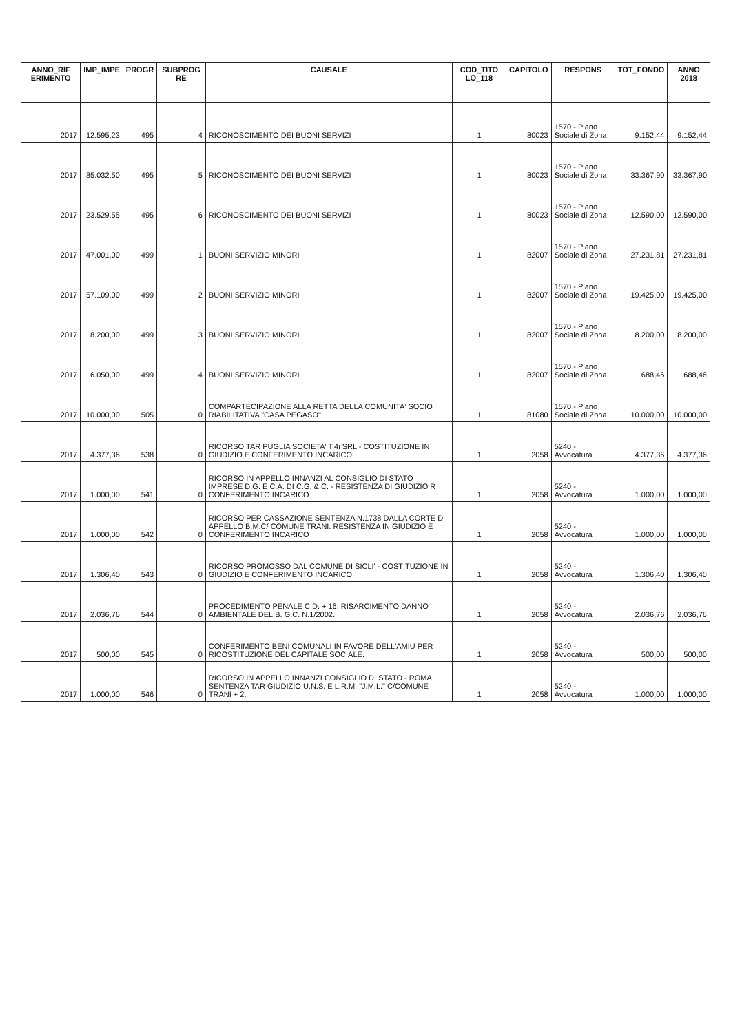| ANNO_RIF ERIMENTO | IMP_IMPE | PROGR | SUBPROG RE | CAUSALE | COD_TITO LO_118 | CAPITOLO | RESPONS | TOT_FONDO | ANNO 2018 |
| --- | --- | --- | --- | --- | --- | --- | --- | --- | --- |
| 2017 | 12.595,23 | 495 | 4 | RICONOSCIMENTO DEI BUONI SERVIZI | 1 | 80023 | 1570 - Piano Sociale di Zona | 9.152,44 | 9.152,44 |
| 2017 | 85.032,50 | 495 | 5 | RICONOSCIMENTO DEI BUONI SERVIZI | 1 | 80023 | 1570 - Piano Sociale di Zona | 33.367,90 | 33.367,90 |
| 2017 | 23.529,55 | 495 | 6 | RICONOSCIMENTO DEI BUONI SERVIZI | 1 | 80023 | 1570 - Piano Sociale di Zona | 12.590,00 | 12.590,00 |
| 2017 | 47.001,00 | 499 | 1 | BUONI SERVIZIO MINORI | 1 | 82007 | 1570 - Piano Sociale di Zona | 27.231,81 | 27.231,81 |
| 2017 | 57.109,00 | 499 | 2 | BUONI SERVIZIO MINORI | 1 | 82007 | 1570 - Piano Sociale di Zona | 19.425,00 | 19.425,00 |
| 2017 | 8.200,00 | 499 | 3 | BUONI SERVIZIO MINORI | 1 | 82007 | 1570 - Piano Sociale di Zona | 8.200,00 | 8.200,00 |
| 2017 | 6.050,00 | 499 | 4 | BUONI SERVIZIO MINORI | 1 | 82007 | 1570 - Piano Sociale di Zona | 688,46 | 688,46 |
| 2017 | 10.000,00 | 505 | 0 | COMPARTECIPAZIONE ALLA RETTA DELLA COMUNITA' SOCIO RIABILITATIVA "CASA PEGASO" | 1 | 81080 | 1570 - Piano Sociale di Zona | 10.000,00 | 10.000,00 |
| 2017 | 4.377,36 | 538 | 0 | RICORSO TAR PUGLIA SOCIETA' T.4i SRL - COSTITUZIONE IN GIUDIZIO E CONFERIMENTO INCARICO | 1 | 2058 | 5240 - Avvocatura | 4.377,36 | 4.377,36 |
| 2017 | 1.000,00 | 541 | 0 | RICORSO IN APPELLO INNANZI AL CONSIGLIO DI STATO IMPRESE D.G. E C.A. DI C.G. & C. - RESISTENZA DI GIUDIZIO R CONFERIMENTO INCARICO | 1 | 2058 | 5240 - Avvocatura | 1.000,00 | 1.000,00 |
| 2017 | 1.000,00 | 542 | 0 | RICORSO PER CASSAZIONE SENTENZA N.1738 DALLA CORTE DI APPELLO B.M.C/ COMUNE TRANI. RESISTENZA IN GIUDIZIO E CONFERIMENTO INCARICO | 1 | 2058 | 5240 - Avvocatura | 1.000,00 | 1.000,00 |
| 2017 | 1.306,40 | 543 | 0 | RICORSO PROMOSSO DAL COMUNE DI SICLI' - COSTITUZIONE IN GIUDIZIO E CONFERIMENTO INCARICO | 1 | 2058 | 5240 - Avvocatura | 1.306,40 | 1.306,40 |
| 2017 | 2.036,76 | 544 | 0 | PROCEDIMENTO PENALE C.D. + 16. RISARCIMENTO DANNO AMBIENTALE DELIB. G.C. N.1/2002. | 1 | 2058 | 5240 - Avvocatura | 2.036,76 | 2.036,76 |
| 2017 | 500,00 | 545 | 0 | CONFERIMENTO BENI COMUNALI IN FAVORE DELL'AMIU PER RICOSTITUZIONE DEL CAPITALE SOCIALE. | 1 | 2058 | 5240 - Avvocatura | 500,00 | 500,00 |
| 2017 | 1.000,00 | 546 | 0 | RICORSO IN APPELLO INNANZI CONSIGLIO DI STATO - ROMA SENTENZA TAR GIUDIZIO U.N.S. E L.R.M. "J.M.L." C/COMUNE TRANI + 2. | 1 | 2058 | 5240 - Avvocatura | 1.000,00 | 1.000,00 |